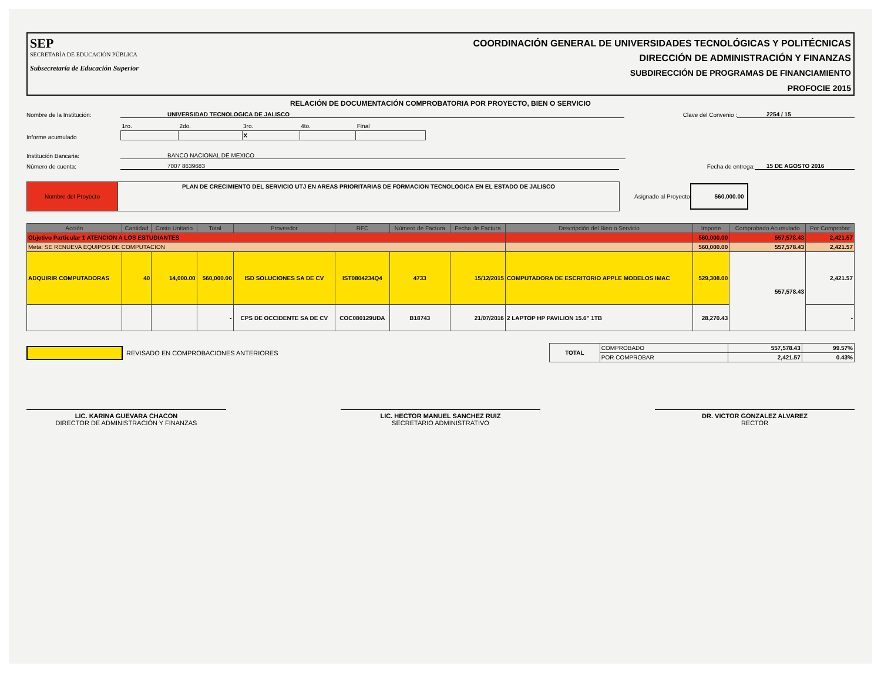SEP
SECRETARÍA DE EDUCACIÓN PÚBLICA
Subsecretaría de Educación Superior
COORDINACIÓN GENERAL DE UNIVERSIDADES TECNOLÓGICAS Y POLITÉCNICAS
DIRECCIÓN DE ADMINISTRACIÓN Y FINANZAS
SUBDIRECCIÓN DE PROGRAMAS DE FINANCIAMIENTO
PROFOCIE 2015
RELACIÓN DE DOCUMENTACIÓN COMPROBATORIA POR PROYECTO, BIEN O SERVICIO
Nombre de la Institución: UNIVERSIDAD TECNOLOGICA DE JALISCO Clave del Convenio : 2254 / 15
Informe acumulado
| 1ro. | 2do. | 3ro. | 4to. | Final |
| | | X | | |
Institución Bancaria: BANCO NACIONAL DE MEXICO
Número de cuenta: 7007 8639683 Fecha de entrega: 15 DE AGOSTO 2016
| Nombre del Proyecto | PLAN DE CRECIMIENTO DEL SERVICIO UTJ EN AREAS PRIORITARIAS DE FORMACION TECNOLOGICA EN EL ESTADO DE JALISCO |
Asignado al Proyecto 560,000.00
| Acción | Cantidad | Costo Unitario | Total | Proveedor | RFC | Número de Factura | Fecha de Factura | Descripción del Bien o Servicio | Importe | Comprobado Acumulado | Por Comprobar |
| --- | --- | --- | --- | --- | --- | --- | --- | --- | --- | --- | --- |
| Objetivo Particular 1 ATENCION A LOS ESTUDIANTES | | | | | | | | | 560,000.00 | 557,578.43 | 2,421.57 |
| Meta: SE RENUEVA EQUIPOS DE COMPUTACION | | | | | | | | | 560,000.00 | 557,578.43 | 2,421.57 |
| ADQUIRIR COMPUTADORAS | 40 | 14,000.00 | 560,000.00 | ISD SOLUCIONES SA DE CV | IST0804234Q4 | 4733 | 15/12/2015 | COMPUTADORA DE ESCRITORIO APPLE MODELOS IMAC | 529,308.00 | 557,578.43 | 2,421.57 |
| | | | - | CPS DE OCCIDENTE SA DE CV | COC080129UDA | B18743 | 21/07/2016 | 2 LAPTOP HP PAVILION 15.6" 1TB | 28,270.43 | | - |
REVISADO EN COMPROBACIONES ANTERIORES
| TOTAL | COMPROBADO | 557,578.43 | 99.57% |
| | POR COMPROBAR | 2,421.57 | 0.43% |
LIC. KARINA GUEVARA CHACON
DIRECTOR DE ADMINISTRACIÓN Y FINANZAS
LIC. HECTOR MANUEL SANCHEZ RUIZ
SECRETARIO ADMINISTRATIVO
DR. VICTOR GONZALEZ ALVAREZ
RECTOR